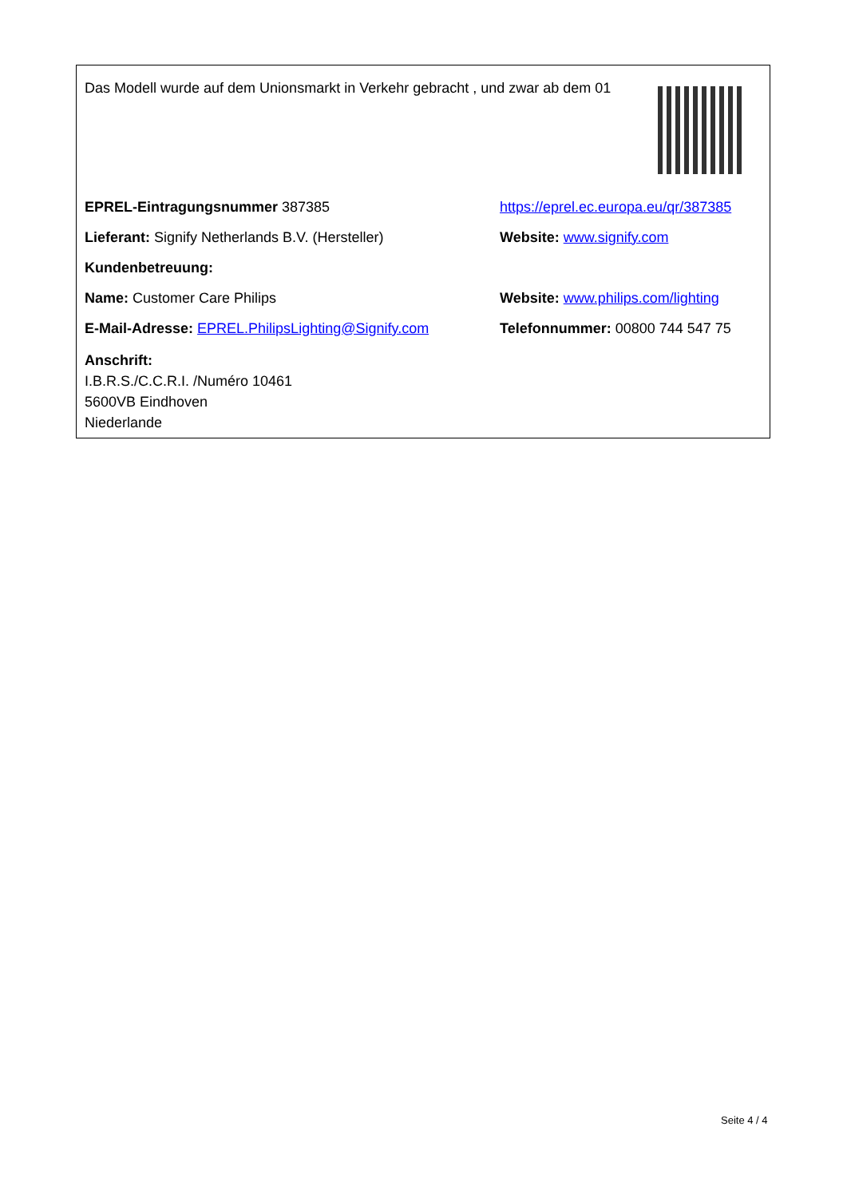Das Modell wurde auf dem Unionsmarkt in Verkehr gebracht , und zwar ab dem 01
EPREL-Eintragungsnummer 387385
https://eprel.ec.europa.eu/qr/387385
Lieferant: Signify Netherlands B.V. (Hersteller) Website: www.signify.com
Kundenbetreuung:
Name: Customer Care Philips
Website: www.philips.com/lighting
E-Mail-Adresse: EPREL.PhilipsLighting@Signify.com
Telefonnummer: 00800 744 547 75
Anschrift:
I.B.R.S./C.C.R.I. /Numéro 10461
5600VB Eindhoven
Niederlande
Seite 4 / 4